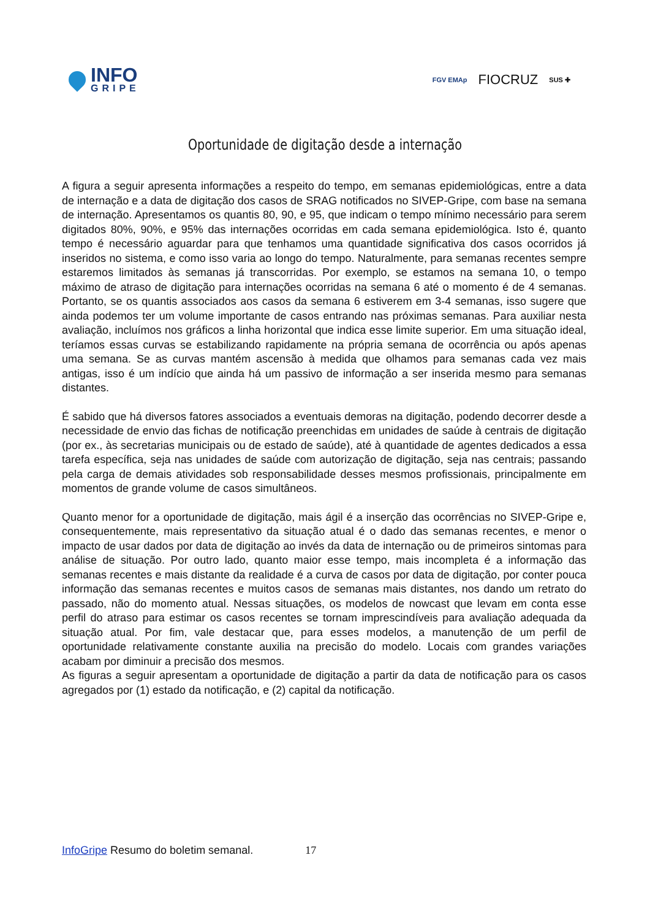INFO
GRIPE
FGV EMAp FIOCRUZ SUS ✚
Oportunidade de digitação desde a internação
A figura a seguir apresenta informações a respeito do tempo, em semanas epidemiológicas, entre a data de internação e a data de digitação dos casos de SRAG notificados no SIVEP-Gripe, com base na semana de internação. Apresentamos os quantis 80, 90, e 95, que indicam o tempo mínimo necessário para serem digitados 80%, 90%, e 95% das internações ocorridas em cada semana epidemiológica. Isto é, quanto tempo é necessário aguardar para que tenhamos uma quantidade significativa dos casos ocorridos já inseridos no sistema, e como isso varia ao longo do tempo. Naturalmente, para semanas recentes sempre estaremos limitados às semanas já transcorridas. Por exemplo, se estamos na semana 10, o tempo máximo de atraso de digitação para internações ocorridas na semana 6 até o momento é de 4 semanas. Portanto, se os quantis associados aos casos da semana 6 estiverem em 3-4 semanas, isso sugere que ainda podemos ter um volume importante de casos entrando nas próximas semanas. Para auxiliar nesta avaliação, incluímos nos gráficos a linha horizontal que indica esse limite superior. Em uma situação ideal, teríamos essas curvas se estabilizando rapidamente na própria semana de ocorrência ou após apenas uma semana. Se as curvas mantém ascensão à medida que olhamos para semanas cada vez mais antigas, isso é um indício que ainda há um passivo de informação a ser inserida mesmo para semanas distantes.
É sabido que há diversos fatores associados a eventuais demoras na digitação, podendo decorrer desde a necessidade de envio das fichas de notificação preenchidas em unidades de saúde à centrais de digitação (por ex., às secretarias municipais ou de estado de saúde), até à quantidade de agentes dedicados a essa tarefa específica, seja nas unidades de saúde com autorização de digitação, seja nas centrais; passando pela carga de demais atividades sob responsabilidade desses mesmos profissionais, principalmente em momentos de grande volume de casos simultâneos.
Quanto menor for a oportunidade de digitação, mais ágil é a inserção das ocorrências no SIVEP-Gripe e, consequentemente, mais representativo da situação atual é o dado das semanas recentes, e menor o impacto de usar dados por data de digitação ao invés da data de internação ou de primeiros sintomas para análise de situação. Por outro lado, quanto maior esse tempo, mais incompleta é a informação das semanas recentes e mais distante da realidade é a curva de casos por data de digitação, por conter pouca informação das semanas recentes e muitos casos de semanas mais distantes, nos dando um retrato do passado, não do momento atual. Nessas situações, os modelos de nowcast que levam em conta esse perfil do atraso para estimar os casos recentes se tornam imprescindíveis para avaliação adequada da situação atual. Por fim, vale destacar que, para esses modelos, a manutenção de um perfil de oportunidade relativamente constante auxilia na precisão do modelo. Locais com grandes variações acabam por diminuir a precisão dos mesmos.
As figuras a seguir apresentam a oportunidade de digitação a partir da data de notificação para os casos agregados por (1) estado da notificação, e (2) capital da notificação.
InfoGripe Resumo do boletim semanal. 17